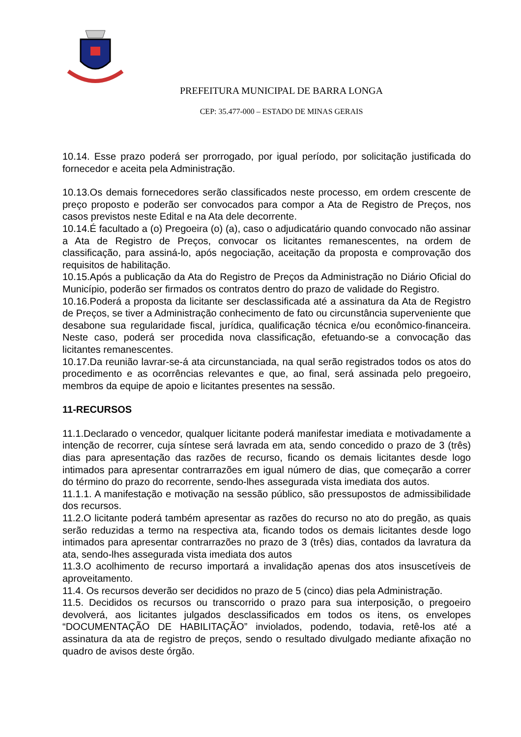PREFEITURA MUNICIPAL DE BARRA LONGA
CEP: 35.477-000 – ESTADO DE MINAS GERAIS
10.14. Esse prazo poderá ser prorrogado, por igual período, por solicitação justificada do fornecedor e aceita pela Administração.
10.13.Os demais fornecedores serão classificados neste processo, em ordem crescente de preço proposto e poderão ser convocados para compor a Ata de Registro de Preços, nos casos previstos neste Edital e na Ata dele decorrente.
10.14.É facultado a (o) Pregoeira (o) (a), caso o adjudicatário quando convocado não assinar a Ata de Registro de Preços, convocar os licitantes remanescentes, na ordem de classificação, para assiná-lo, após negociação, aceitação da proposta e comprovação dos requisitos de habilitação.
10.15.Após a publicação da Ata do Registro de Preços da Administração no Diário Oficial do Município, poderão ser firmados os contratos dentro do prazo de validade do Registro.
10.16.Poderá a proposta da licitante ser desclassificada até a assinatura da Ata de Registro de Preços, se tiver a Administração conhecimento de fato ou circunstância superveniente que desabone sua regularidade fiscal, jurídica, qualificação técnica e/ou econômico-financeira. Neste caso, poderá ser procedida nova classificação, efetuando-se a convocação das licitantes remanescentes.
10.17.Da reunião lavrar-se-á ata circunstanciada, na qual serão registrados todos os atos do procedimento e as ocorrências relevantes e que, ao final, será assinada pelo pregoeiro, membros da equipe de apoio e licitantes presentes na sessão.
11-RECURSOS
11.1.Declarado o vencedor, qualquer licitante poderá manifestar imediata e motivadamente a intenção de recorrer, cuja síntese será lavrada em ata, sendo concedido o prazo de 3 (três) dias para apresentação das razões de recurso, ficando os demais licitantes desde logo intimados para apresentar contrarrazões em igual número de dias, que começarão a correr do término do prazo do recorrente, sendo-lhes assegurada vista imediata dos autos.
11.1.1. A manifestação e motivação na sessão público, são pressupostos de admissibilidade dos recursos.
11.2.O licitante poderá também apresentar as razões do recurso no ato do pregão, as quais serão reduzidas a termo na respectiva ata, ficando todos os demais licitantes desde logo intimados para apresentar contrarrazões no prazo de 3 (três) dias, contados da lavratura da ata, sendo-lhes assegurada vista imediata dos autos
11.3.O acolhimento de recurso importará a invalidação apenas dos atos insuscetíveis de aproveitamento.
11.4. Os recursos deverão ser decididos no prazo de 5 (cinco) dias pela Administração.
11.5. Decididos os recursos ou transcorrido o prazo para sua interposição, o pregoeiro devolverá, aos licitantes julgados desclassificados em todos os itens, os envelopes “DOCUMENTAÇÃO DE HABILITAÇÃO” inviolados, podendo, todavia, retê-los até a assinatura da ata de registro de preços, sendo o resultado divulgado mediante afixação no quadro de avisos deste órgão.